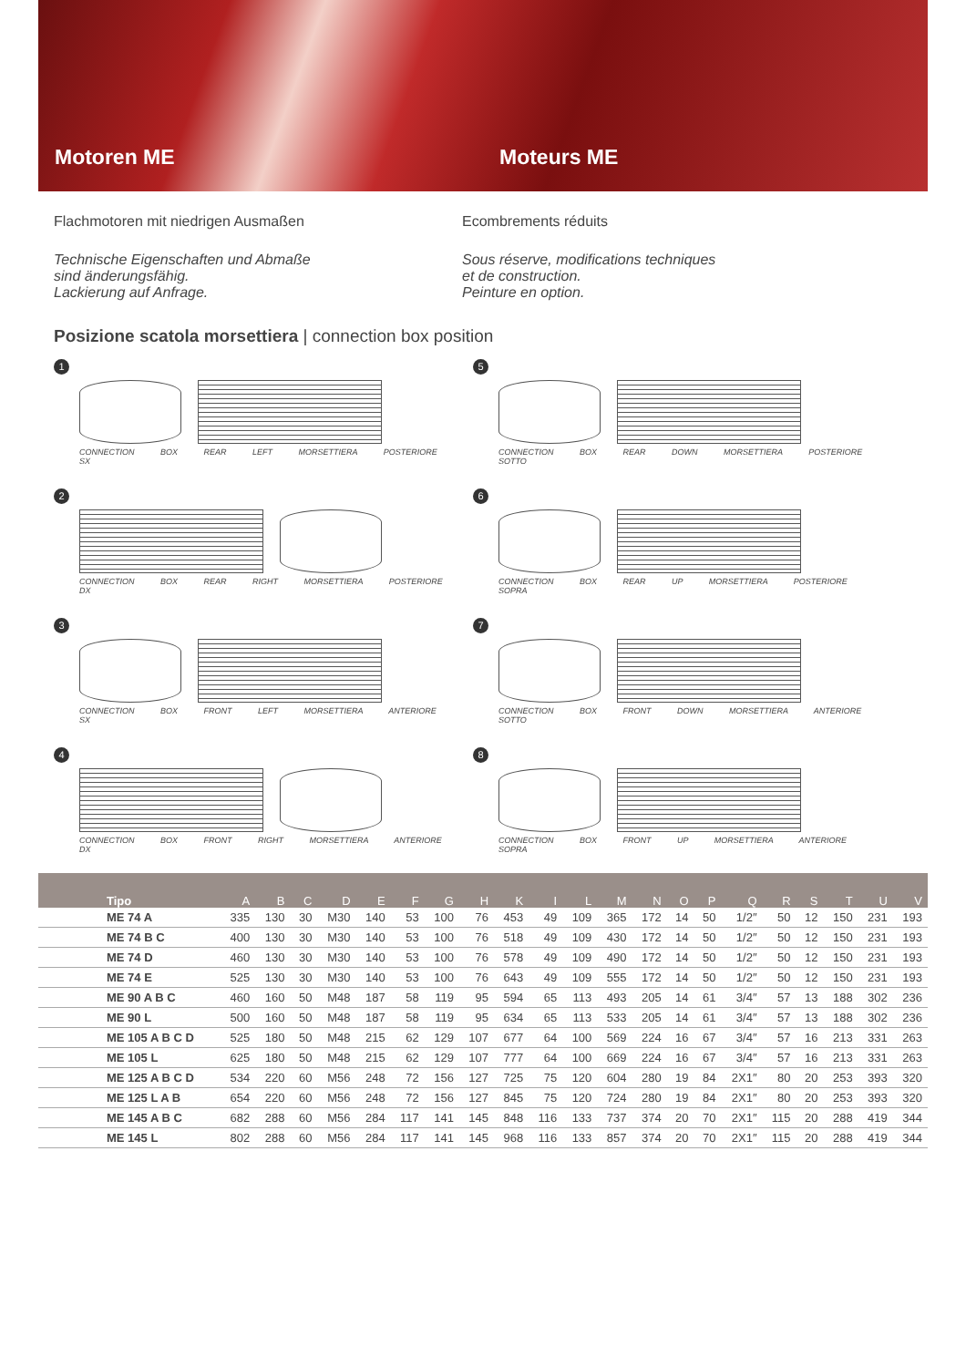Motoren ME
Moteurs ME
Flachmotoren mit niedrigen Ausmaßen
Technische Eigenschaften und Abmaße
sind änderungsfähig.
Lackierung auf Anfrage.
Ecombrements réduits
Sous réserve, modifications techniques
et de construction.
Peinture en option.
Posizione scatola morsettiera | connection box position
1
CONNECTION BOX REAR LEFT MORSETTIERA POSTERIORE SX
5
CONNECTION BOX REAR DOWN MORSETTIERA POSTERIORE SOTTO
2
CONNECTION BOX REAR RIGHT MORSETTIERA POSTERIORE DX
6
CONNECTION BOX REAR UP MORSETTIERA POSTERIORE SOPRA
3
CONNECTION BOX FRONT LEFT MORSETTIERA ANTERIORE SX
7
CONNECTION BOX FRONT DOWN MORSETTIERA ANTERIORE SOTTO
4
CONNECTION BOX FRONT RIGHT MORSETTIERA ANTERIORE DX
8
CONNECTION BOX FRONT UP MORSETTIERA ANTERIORE SOPRA
| Tipo | A | B | C | D | E | F | G | H | K | I | L | M | N | O | P | Q | R | S | T | U | V |
| --- | --- | --- | --- | --- | --- | --- | --- | --- | --- | --- | --- | --- | --- | --- | --- | --- | --- | --- | --- | --- | --- |
| ME 74 A | 335 | 130 | 30 | M30 | 140 | 53 | 100 | 76 | 453 | 49 | 109 | 365 | 172 | 14 | 50 | 1/2″ | 50 | 12 | 150 | 231 | 193 |
| ME 74 B C | 400 | 130 | 30 | M30 | 140 | 53 | 100 | 76 | 518 | 49 | 109 | 430 | 172 | 14 | 50 | 1/2″ | 50 | 12 | 150 | 231 | 193 |
| ME 74 D | 460 | 130 | 30 | M30 | 140 | 53 | 100 | 76 | 578 | 49 | 109 | 490 | 172 | 14 | 50 | 1/2″ | 50 | 12 | 150 | 231 | 193 |
| ME 74 E | 525 | 130 | 30 | M30 | 140 | 53 | 100 | 76 | 643 | 49 | 109 | 555 | 172 | 14 | 50 | 1/2″ | 50 | 12 | 150 | 231 | 193 |
| ME 90 A B C | 460 | 160 | 50 | M48 | 187 | 58 | 119 | 95 | 594 | 65 | 113 | 493 | 205 | 14 | 61 | 3/4″ | 57 | 13 | 188 | 302 | 236 |
| ME 90 L | 500 | 160 | 50 | M48 | 187 | 58 | 119 | 95 | 634 | 65 | 113 | 533 | 205 | 14 | 61 | 3/4″ | 57 | 13 | 188 | 302 | 236 |
| ME 105 A B C D | 525 | 180 | 50 | M48 | 215 | 62 | 129 | 107 | 677 | 64 | 100 | 569 | 224 | 16 | 67 | 3/4″ | 57 | 16 | 213 | 331 | 263 |
| ME 105 L | 625 | 180 | 50 | M48 | 215 | 62 | 129 | 107 | 777 | 64 | 100 | 669 | 224 | 16 | 67 | 3/4″ | 57 | 16 | 213 | 331 | 263 |
| ME 125 A B C D | 534 | 220 | 60 | M56 | 248 | 72 | 156 | 127 | 725 | 75 | 120 | 604 | 280 | 19 | 84 | 2X1″ | 80 | 20 | 253 | 393 | 320 |
| ME 125 L A B | 654 | 220 | 60 | M56 | 248 | 72 | 156 | 127 | 845 | 75 | 120 | 724 | 280 | 19 | 84 | 2X1″ | 80 | 20 | 253 | 393 | 320 |
| ME 145 A B C | 682 | 288 | 60 | M56 | 284 | 117 | 141 | 145 | 848 | 116 | 133 | 737 | 374 | 20 | 70 | 2X1″ | 115 | 20 | 288 | 419 | 344 |
| ME 145 L | 802 | 288 | 60 | M56 | 284 | 117 | 141 | 145 | 968 | 116 | 133 | 857 | 374 | 20 | 70 | 2X1″ | 115 | 20 | 288 | 419 | 344 |